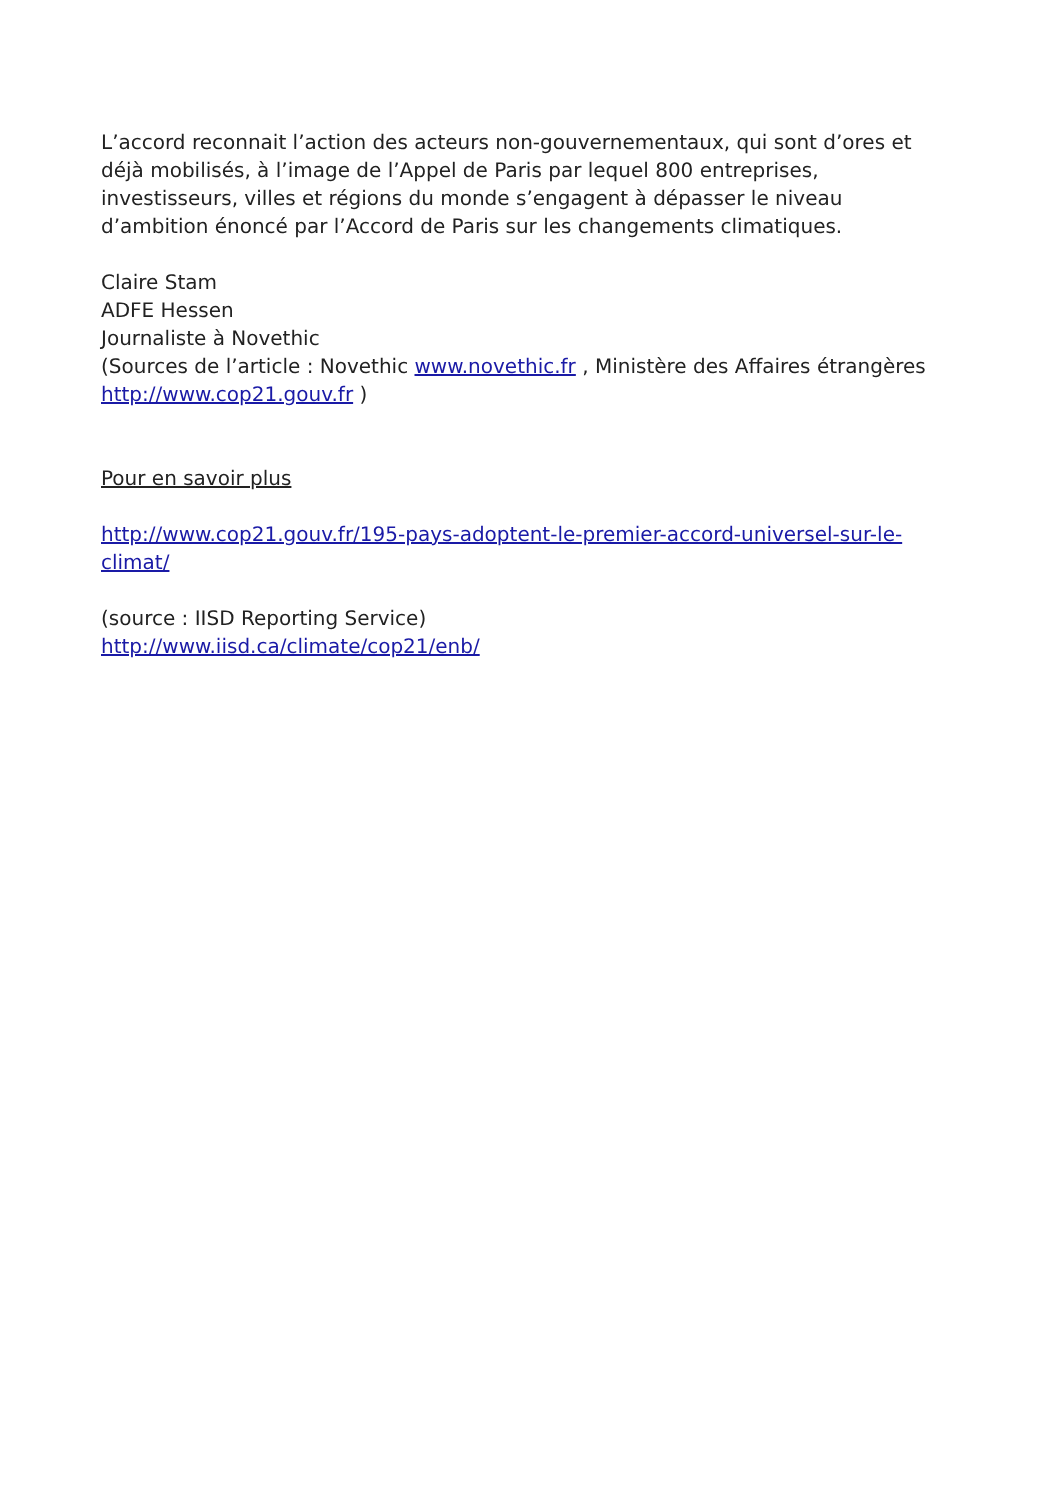L’accord reconnait l’action des acteurs non-gouvernementaux, qui sont d’ores et déjà mobilisés, à l’image de l’Appel de Paris par lequel 800 entreprises, investisseurs, villes et régions du monde s’engagent à dépasser le niveau d’ambition énoncé par l’Accord de Paris sur les changements climatiques.
Claire Stam
ADFE Hessen
Journaliste à Novethic
(Sources de l’article : Novethic www.novethic.fr , Ministère des Affaires étrangères http://www.cop21.gouv.fr )
Pour en savoir plus
http://www.cop21.gouv.fr/195-pays-adoptent-le-premier-accord-universel-sur-le-climat/
(source : IISD Reporting Service)
http://www.iisd.ca/climate/cop21/enb/